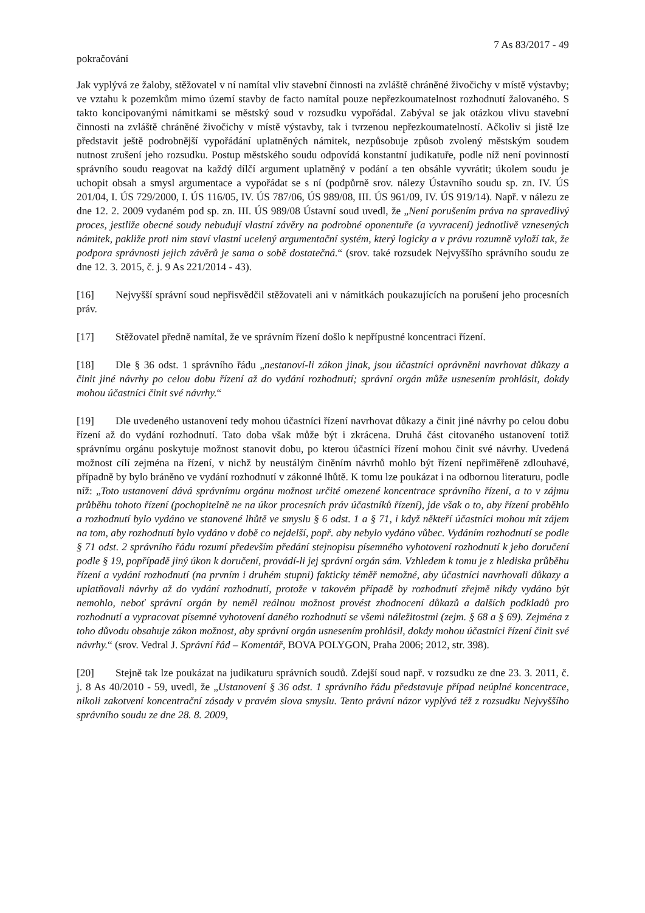7 As 83/2017 - 49
pokračování
Jak vyplývá ze žaloby, stěžovatel v ní namítal vliv stavební činnosti na zvláště chráněné živočichy v místě výstavby; ve vztahu k pozemkům mimo území stavby de facto namítal pouze nepřezkoumatelnost rozhodnutí žalovaného. S takto koncipovanými námitkami se městský soud v rozsudku vypořádal. Zabýval se jak otázkou vlivu stavební činnosti na zvláště chráněné živočichy v místě výstavby, tak i tvrzenou nepřezkoumatelností. Ačkoliv si jistě lze představit ještě podrobnější vypořádání uplatněných námitek, nezpůsobuje způsob zvolený městským soudem nutnost zrušení jeho rozsudku. Postup městského soudu odpovídá konstantní judikatuře, podle níž není povinností správního soudu reagovat na každý dílčí argument uplatněný v podání a ten obsáhle vyvrátit; úkolem soudu je uchopit obsah a smysl argumentace a vypořádat se s ní (podpůrně srov. nálezy Ústavního soudu sp. zn. IV. ÚS 201/04, I. ÚS 729/2000, I. ÚS 116/05, IV. ÚS 787/06, ÚS 989/08, III. ÚS 961/09, IV. ÚS 919/14). Např. v nálezu ze dne 12. 2. 2009 vydaném pod sp. zn. III. ÚS 989/08 Ústavní soud uvedl, že „Není porušením práva na spravedlivý proces, jestliže obecné soudy nebudují vlastní závěry na podrobné oponentuře (a vyvracení) jednotlivě vznesených námitek, pakliže proti nim staví vlastní ucelený argumentační systém, který logicky a v právu rozumně vyloží tak, že podpora správnosti jejich závěrů je sama o sobě dostatečná.“ (srov. také rozsudek Nejvyššího správního soudu ze dne 12. 3. 2015, č. j. 9 As 221/2014 - 43).
[16] Nejvyšší správní soud nepřisvědčil stěžovateli ani v námitkách poukazujících na porušení jeho procesních práv.
[17] Stěžovatel předně namítal, že ve správním řízení došlo k nepřípustné koncentraci řízení.
[18] Dle § 36 odst. 1 správního řádu „nestanoví-li zákon jinak, jsou účastníci oprávněni navrhovat důkazy a činit jiné návrhy po celou dobu řízení až do vydání rozhodnutí; správní orgán může usnesením prohlásit, dokdy mohou účastníci činit své návrhy.“
[19] Dle uvedeného ustanovení tedy mohou účastníci řízení navrhovat důkazy a činit jiné návrhy po celou dobu řízení až do vydání rozhodnutí. Tato doba však může být i zkrácena. Druhá část citovaného ustanovení totiž správnímu orgánu poskytuje možnost stanovit dobu, po kterou účastníci řízení mohou činit své návrhy. Uvedená možnost cílí zejména na řízení, v nichž by neustálým činěním návrhů mohlo být řízení nepřiměřeně zdlouhavé, případně by bylo bráněno ve vydání rozhodnutí v zákonné lhůtě. K tomu lze poukázat i na odbornou literaturu, podle níž: „Toto ustanovení dává správnímu orgánu možnost určité omezené koncentrace správního řízení, a to v zájmu průběhu tohoto řízení (pochopitelně ne na úkor procesních práv účastníků řízení), jde však o to, aby řízení proběhlo a rozhodnutí bylo vydáno ve stanovené lhůtě ve smyslu § 6 odst. 1 a § 71, i když někteří účastníci mohou mít zájem na tom, aby rozhodnutí bylo vydáno v době co nejdelší, popř. aby nebylo vydáno vůbec. Vydáním rozhodnutí se podle § 71 odst. 2 správního řádu rozumí především předání stejnopisu písemného vyhotovení rozhodnutí k jeho doručení podle § 19, popřípadě jiný úkon k doručení, provádí-li jej správní orgán sám. Vzhledem k tomu je z hlediska průběhu řízení a vydání rozhodnutí (na prvním i druhém stupni) fakticky téměř nemožné, aby účastníci navrhovali důkazy a uplatňovali návrhy až do vydání rozhodnutí, protože v takovém případě by rozhodnutí zřejmě nikdy vydáno být nemohlo, neboť správní orgán by neměl reálnou možnost provést zhodnocení důkazů a dalších podkladů pro rozhodnutí a vypracovat písemné vyhotovení daného rozhodnutí se všemi náležitostmi (zejm. § 68 a § 69). Zejména z toho důvodu obsahuje zákon možnost, aby správní orgán usnesením prohlásil, dokdy mohou účastníci řízení činit své návrhy.“ (srov. Vedral J. Správní řád – Komentář, BOVA POLYGON, Praha 2006; 2012, str. 398).
[20] Stejně tak lze poukázat na judikaturu správních soudů. Zdejší soud např. v rozsudku ze dne 23. 3. 2011, č. j. 8 As 40/2010 - 59, uvedl, že „Ustanovení § 36 odst. 1 správního řádu představuje případ neúplné koncentrace, nikoli zakotvení koncentrační zásady v pravém slova smyslu. Tento právní názor vyplývá též z rozsudku Nejvyššího správního soudu ze dne 28. 8. 2009,